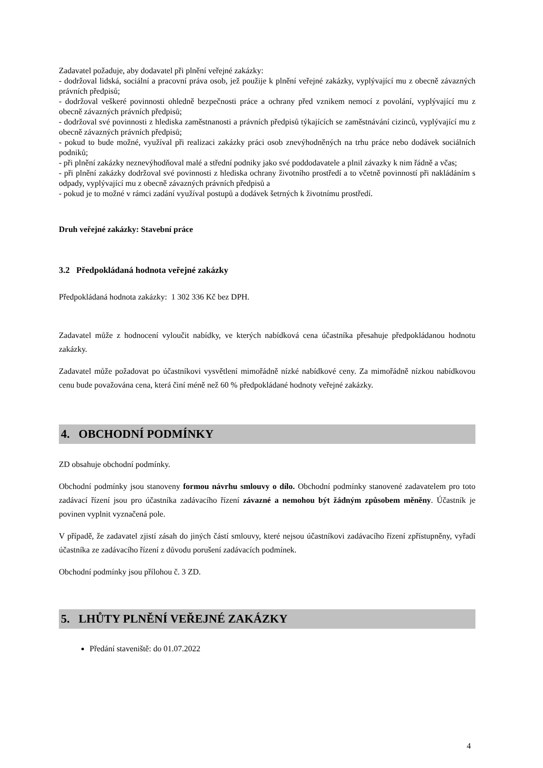Zadavatel požaduje, aby dodavatel při plnění veřejné zakázky:
- dodržoval lidská, sociální a pracovní práva osob, jež použije k plnění veřejné zakázky, vyplývající mu z obecně závazných právních předpisů;
- dodržoval veškeré povinnosti ohledně bezpečnosti práce a ochrany před vznikem nemocí z povolání, vyplývající mu z obecně závazných právních předpisů;
- dodržoval své povinnosti z hlediska zaměstnanosti a právních předpisů týkajících se zaměstnávání cizinců, vyplývající mu z obecně závazných právních předpisů;
- pokud to bude možné, využíval při realizaci zakázky práci osob znevýhodněných na trhu práce nebo dodávek sociálních podniků;
- při plnění zakázky neznevýhodňoval malé a střední podniky jako své poddodavatele a plnil závazky k nim řádně a včas;
- při plnění zakázky dodržoval své povinnosti z hlediska ochrany životního prostředí a to včetně povinností při nakládáním s odpady, vyplývající mu z obecně závazných právních předpisů a
- pokud je to možné v rámci zadání využíval postupů a dodávek šetrných k životnímu prostředí.
Druh veřejné zakázky: Stavební práce
3.2 Předpokládaná hodnota veřejné zakázky
Předpokládaná hodnota zakázky: 1 302 336 Kč bez DPH.
Zadavatel může z hodnocení vyloučit nabídky, ve kterých nabídková cena účastníka přesahuje předpokládanou hodnotu zakázky.
Zadavatel může požadovat po účastníkovi vysvětlení mimořádně nízké nabídkové ceny. Za mimořádně nízkou nabídkovou cenu bude považována cena, která činí méně než 60 % předpokládané hodnoty veřejné zakázky.
4. OBCHODNÍ PODMÍNKY
ZD obsahuje obchodní podmínky.
Obchodní podmínky jsou stanoveny formou návrhu smlouvy o dílo. Obchodní podmínky stanovené zadavatelem pro toto zadávací řízení jsou pro účastníka zadávacího řízení závazné a nemohou být žádným způsobem měněny. Účastník je povinen vyplnit vyznačená pole.
V případě, že zadavatel zjistí zásah do jiných částí smlouvy, které nejsou účastníkovi zadávacího řízení zpřístupněny, vyřadí účastníka ze zadávacího řízení z důvodu porušení zadávacích podmínek.
Obchodní podmínky jsou přílohou č. 3 ZD.
5. LHŮTY PLNĚNÍ VEŘEJNÉ ZAKÁZKY
Předání staveniště: do 01.07.2022
4